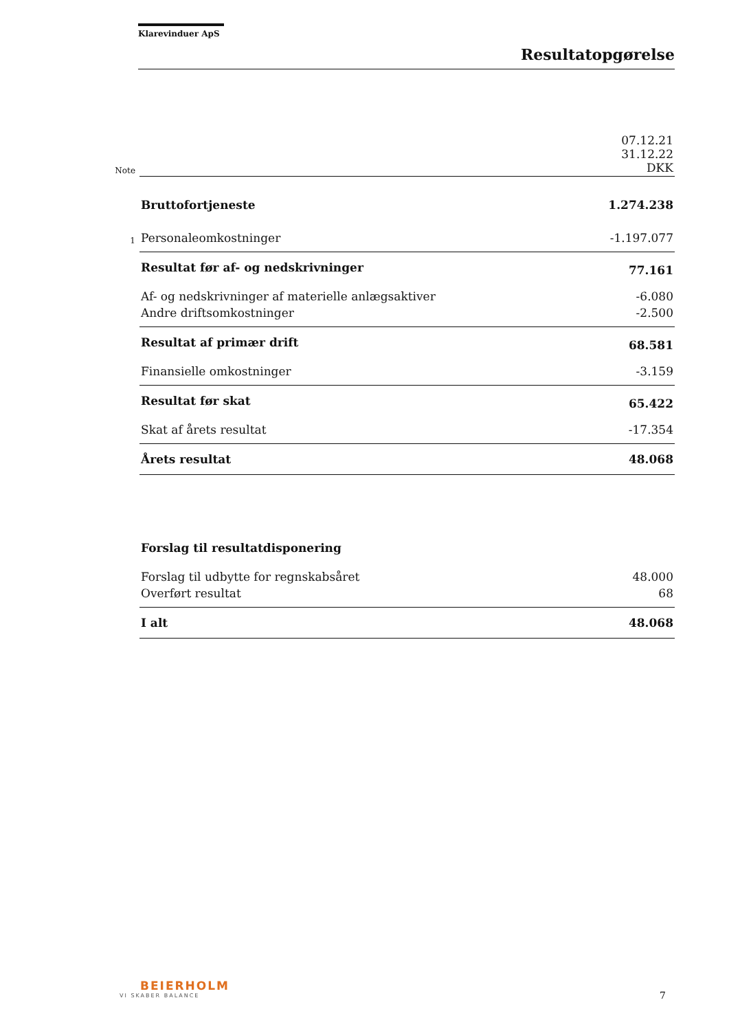Klarevinduer ApS
Resultatopgørelse
| Note | | 07.12.21 31.12.22 DKK |
| | Bruttofortjeneste | 1.274.238 |
| 1 | Personaleomkostninger | -1.197.077 |
| | Resultat før af- og nedskrivninger | 77.161 |
| | Af- og nedskrivninger af materielle anlægsaktiver | -6.080 |
| | Andre driftsomkostninger | -2.500 |
| | Resultat af primær drift | 68.581 |
| | Finansielle omkostninger | -3.159 |
| | Resultat før skat | 65.422 |
| | Skat af årets resultat | -17.354 |
| | Årets resultat | 48.068 |
| | Forslag til resultatdisponering | |
| | Forslag til udbytte for regnskabsåret | 48.000 |
| | Overført resultat | 68 |
| | I alt | 48.068 |
BEIERHOLM
VI SKABER BALANCE
7